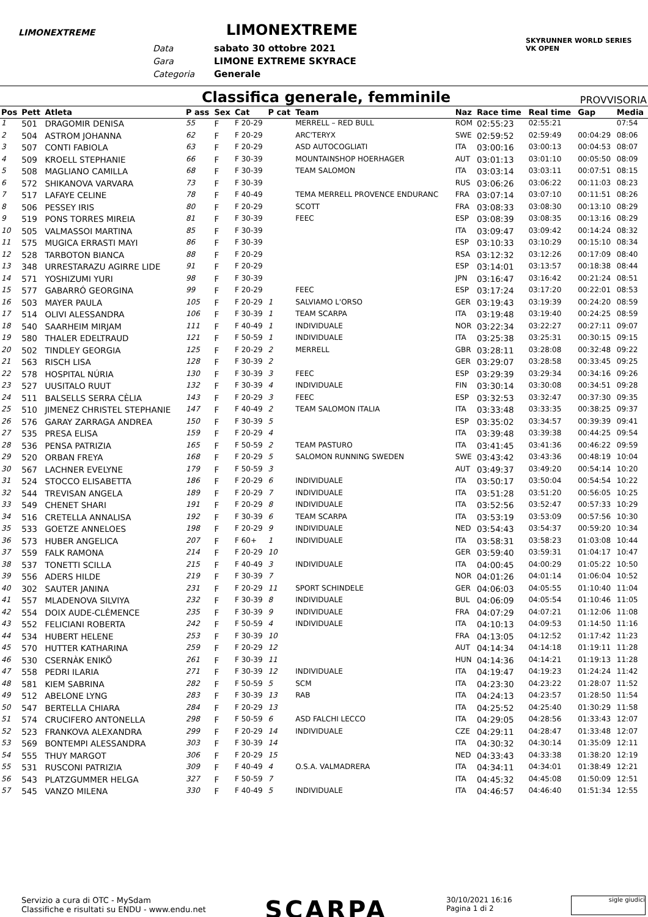LIMONEXTREME
LIMONEXTREME
Data sabato 30 ottobre 2021
Gara LIMONE EXTREME SKYRACE
Categoria Generale
SKYRUNNER WORLD SERIES VK OPEN
Classifica generale, femminile
PROVVISORIA
| Pos | Pett | Atleta | P ass | Sex | Cat | P cat | Team | Naz | Race time | Real time | Gap | Media |
| --- | --- | --- | --- | --- | --- | --- | --- | --- | --- | --- | --- | --- |
| 1 | 501 | DRAGOMIR DENISA | 55 | F | F 20-29 | | MERRELL – RED BULL | ROM | 02:55:23 | 02:55:21 | | 07:54 |
| 2 | 504 | ASTROM JOHANNA | 62 | F | F 20-29 | | ARC'TERYX | SWE | 02:59:52 | 02:59:49 | 00:04:29 | 08:06 |
| 3 | 507 | CONTI FABIOLA | 63 | F | F 20-29 | | ASD AUTOCOGLIATI | ITA | 03:00:16 | 03:00:13 | 00:04:53 | 08:07 |
| 4 | 509 | KROELL STEPHANIE | 66 | F | F 30-39 | | MOUNTAINSHOP HOERHAGER | AUT | 03:01:13 | 03:01:10 | 00:05:50 | 08:09 |
| 5 | 508 | MAGLIANO CAMILLA | 68 | F | F 30-39 | | TEAM SALOMON | ITA | 03:03:14 | 03:03:11 | 00:07:51 | 08:15 |
| 6 | 572 | SHIKANOVA VARVARA | 73 | F | F 30-39 | | | RUS | 03:06:26 | 03:06:22 | 00:11:03 | 08:23 |
| 7 | 517 | LAFAYE CELINE | 78 | F | F 40-49 | | TEMA MERRELL PROVENCE ENDURANC | FRA | 03:07:14 | 03:07:10 | 00:11:51 | 08:26 |
| 8 | 506 | PESSEY IRIS | 80 | F | F 20-29 | | SCOTT | FRA | 03:08:33 | 03:08:30 | 00:13:10 | 08:29 |
| 9 | 519 | PONS TORRES MIREIA | 81 | F | F 30-39 | | FEEC | ESP | 03:08:39 | 03:08:35 | 00:13:16 | 08:29 |
| 10 | 505 | VALMASSOI MARTINA | 85 | F | F 30-39 | | | ITA | 03:09:47 | 03:09:42 | 00:14:24 | 08:32 |
| 11 | 575 | MUGICA ERRASTI MAYI | 86 | F | F 30-39 | | | ESP | 03:10:33 | 03:10:29 | 00:15:10 | 08:34 |
| 12 | 528 | TARBOTON BIANCA | 88 | F | F 20-29 | | | RSA | 03:12:32 | 03:12:26 | 00:17:09 | 08:40 |
| 13 | 348 | URRESTARAZU AGIRRE LIDE | 91 | F | F 20-29 | | | ESP | 03:14:01 | 03:13:57 | 00:18:38 | 08:44 |
| 14 | 571 | YOSHIZUMI YURI | 98 | F | F 30-39 | | | JPN | 03:16:47 | 03:16:42 | 00:21:24 | 08:51 |
| 15 | 577 | GABARRÓ GEORGINA | 99 | F | F 20-29 | | FEEC | ESP | 03:17:24 | 03:17:20 | 00:22:01 | 08:53 |
| 16 | 503 | MAYER PAULA | 105 | F | F 20-29 | 1 | SALVIAMO L'ORSO | GER | 03:19:43 | 03:19:39 | 00:24:20 | 08:59 |
| 17 | 514 | OLIVI ALESSANDRA | 106 | F | F 30-39 | 1 | TEAM SCARPA | ITA | 03:19:48 | 03:19:40 | 00:24:25 | 08:59 |
| 18 | 540 | SAARHEIM MIRJAM | 111 | F | F 40-49 | 1 | INDIVIDUALE | NOR | 03:22:34 | 03:22:27 | 00:27:11 | 09:07 |
| 19 | 580 | THALER EDELTRAUD | 121 | F | F 50-59 | 1 | INDIVIDUALE | ITA | 03:25:38 | 03:25:31 | 00:30:15 | 09:15 |
| 20 | 502 | TINDLEY GEORGIA | 125 | F | F 20-29 | 2 | MERRELL | GBR | 03:28:11 | 03:28:08 | 00:32:48 | 09:22 |
| 21 | 563 | RISCH LISA | 128 | F | F 30-39 | 2 | | GER | 03:29:07 | 03:28:58 | 00:33:45 | 09:25 |
| 22 | 578 | HOSPITAL NÚRIA | 130 | F | F 30-39 | 3 | FEEC | ESP | 03:29:39 | 03:29:34 | 00:34:16 | 09:26 |
| 23 | 527 | UUSITALO RUUT | 132 | F | F 30-39 | 4 | INDIVIDUALE | FIN | 03:30:14 | 03:30:08 | 00:34:51 | 09:28 |
| 24 | 511 | BALSELLS SERRA CÈLIA | 143 | F | F 20-29 | 3 | FEEC | ESP | 03:32:53 | 03:32:47 | 00:37:30 | 09:35 |
| 25 | 510 | JIMENEZ CHRISTEL STEPHANIE | 147 | F | F 40-49 | 2 | TEAM SALOMON ITALIA | ITA | 03:33:48 | 03:33:35 | 00:38:25 | 09:37 |
| 26 | 576 | GARAY ZARRAGA ANDREA | 150 | F | F 30-39 | 5 | | ESP | 03:35:02 | 03:34:57 | 00:39:39 | 09:41 |
| 27 | 535 | PRESA ELISA | 159 | F | F 20-29 | 4 | | ITA | 03:39:48 | 03:39:38 | 00:44:25 | 09:54 |
| 28 | 536 | PENSA PATRIZIA | 165 | F | F 50-59 | 2 | TEAM PASTURO | ITA | 03:41:45 | 03:41:36 | 00:46:22 | 09:59 |
| 29 | 520 | ORBAN FREYA | 168 | F | F 20-29 | 5 | SALOMON RUNNING SWEDEN | SWE | 03:43:42 | 03:43:36 | 00:48:19 | 10:04 |
| 30 | 567 | LACHNER EVELYNE | 179 | F | F 50-59 | 3 | | AUT | 03:49:37 | 03:49:20 | 00:54:14 | 10:20 |
| 31 | 524 | STOCCO ELISABETTA | 186 | F | F 20-29 | 6 | INDIVIDUALE | ITA | 03:50:17 | 03:50:04 | 00:54:54 | 10:22 |
| 32 | 544 | TREVISAN ANGELA | 189 | F | F 20-29 | 7 | INDIVIDUALE | ITA | 03:51:28 | 03:51:20 | 00:56:05 | 10:25 |
| 33 | 549 | CHENET SHARI | 191 | F | F 20-29 | 8 | INDIVIDUALE | ITA | 03:52:56 | 03:52:47 | 00:57:33 | 10:29 |
| 34 | 516 | CRETELLA ANNALISA | 192 | F | F 30-39 | 6 | TEAM SCARPA | ITA | 03:53:19 | 03:53:09 | 00:57:56 | 10:30 |
| 35 | 533 | GOETZE ANNELOES | 198 | F | F 20-29 | 9 | INDIVIDUALE | NED | 03:54:43 | 03:54:37 | 00:59:20 | 10:34 |
| 36 | 573 | HUBER ANGELICA | 207 | F | F 60+ | 1 | INDIVIDUALE | ITA | 03:58:31 | 03:58:23 | 01:03:08 | 10:44 |
| 37 | 559 | FALK RAMONA | 214 | F | F 20-29 | 10 | | GER | 03:59:40 | 03:59:31 | 01:04:17 | 10:47 |
| 38 | 537 | TONETTI SCILLA | 215 | F | F 40-49 | 3 | INDIVIDUALE | ITA | 04:00:45 | 04:00:29 | 01:05:22 | 10:50 |
| 39 | 556 | ADERS HILDE | 219 | F | F 30-39 | 7 | | NOR | 04:01:26 | 04:01:14 | 01:06:04 | 10:52 |
| 40 | 302 | SAUTER JANINA | 231 | F | F 20-29 | 11 | SPORT SCHINDELE | GER | 04:06:03 | 04:05:55 | 01:10:40 | 11:04 |
| 41 | 557 | MLADENOVA SILVIYA | 232 | F | F 30-39 | 8 | INDIVIDUALE | BUL | 04:06:09 | 04:05:54 | 01:10:46 | 11:05 |
| 42 | 554 | DOIX AUDE-CLÉMENCE | 235 | F | F 30-39 | 9 | INDIVIDUALE | FRA | 04:07:29 | 04:07:21 | 01:12:06 | 11:08 |
| 43 | 552 | FELICIANI ROBERTA | 242 | F | F 50-59 | 4 | INDIVIDUALE | ITA | 04:10:13 | 04:09:53 | 01:14:50 | 11:16 |
| 44 | 534 | HUBERT HELENE | 253 | F | F 30-39 | 10 | | FRA | 04:13:05 | 04:12:52 | 01:17:42 | 11:23 |
| 45 | 570 | HUTTER KATHARINA | 259 | F | F 20-29 | 12 | | AUT | 04:14:34 | 04:14:18 | 01:19:11 | 11:28 |
| 46 | 530 | CSERNÀK ENIKÕ | 261 | F | F 30-39 | 11 | | HUN | 04:14:36 | 04:14:21 | 01:19:13 | 11:28 |
| 47 | 558 | PEDRI ILARIA | 271 | F | F 30-39 | 12 | INDIVIDUALE | ITA | 04:19:47 | 04:19:23 | 01:24:24 | 11:42 |
| 48 | 581 | KIEM SABRINA | 282 | F | F 50-59 | 5 | SCM | ITA | 04:23:30 | 04:23:22 | 01:28:07 | 11:52 |
| 49 | 512 | ABELONE LYNG | 283 | F | F 30-39 | 13 | RAB | ITA | 04:24:13 | 04:23:57 | 01:28:50 | 11:54 |
| 50 | 547 | BERTELLA CHIARA | 284 | F | F 20-29 | 13 | | ITA | 04:25:52 | 04:25:40 | 01:30:29 | 11:58 |
| 51 | 574 | CRUCIFERO ANTONELLA | 298 | F | F 50-59 | 6 | ASD FALCHI LECCO | ITA | 04:29:05 | 04:28:56 | 01:33:43 | 12:07 |
| 52 | 523 | FRANKOVA ALEXANDRA | 299 | F | F 20-29 | 14 | INDIVIDUALE | CZE | 04:29:11 | 04:28:47 | 01:33:48 | 12:07 |
| 53 | 569 | BONTEMPI ALESSANDRA | 303 | F | F 30-39 | 14 | | ITA | 04:30:32 | 04:30:14 | 01:35:09 | 12:11 |
| 54 | 555 | THUY MARGOT | 306 | F | F 20-29 | 15 | | NED | 04:33:43 | 04:33:38 | 01:38:20 | 12:19 |
| 55 | 531 | RUSCONI PATRIZIA | 309 | F | F 40-49 | 4 | O.S.A. VALMADRERA | ITA | 04:34:11 | 04:34:01 | 01:38:49 | 12:21 |
| 56 | 543 | PLATZGUMMER HELGA | 327 | F | F 50-59 | 7 | | ITA | 04:45:32 | 04:45:08 | 01:50:09 | 12:51 |
| 57 | 545 | VANZO MILENA | 330 | F | F 40-49 | 5 | INDIVIDUALE | ITA | 04:46:57 | 04:46:40 | 01:51:34 | 12:55 |
Servizio a cura di OTC - MySdam
Classifiche e risultati su ENDU - www.endu.net
SCARPA
30/10/2021 16:16
Pagina 1 di 2
sigle giudici